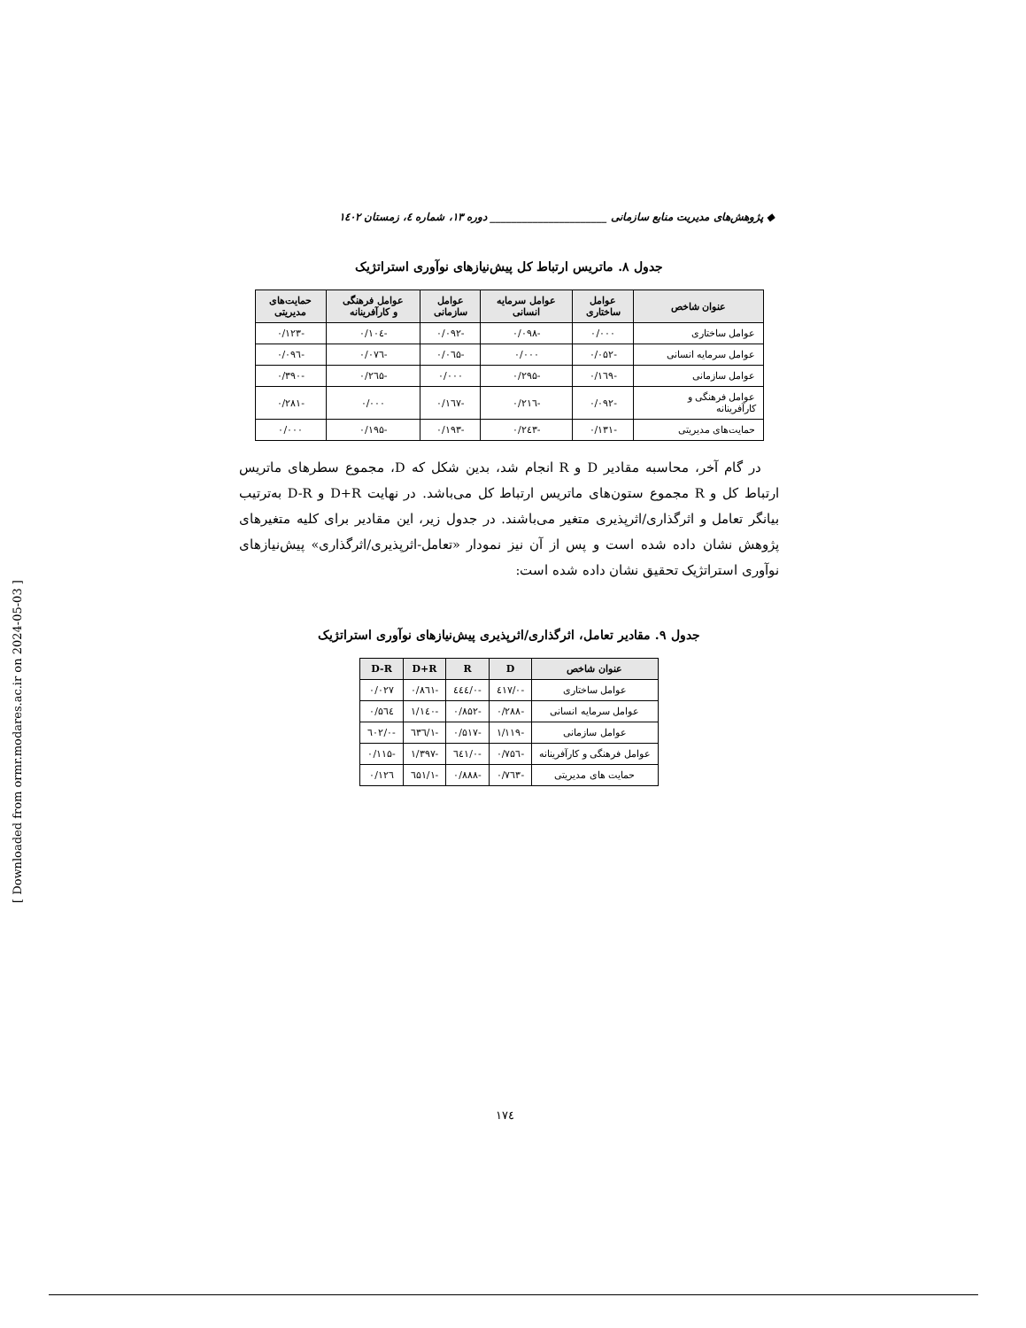◆ پژوهش‌های مدیریت منابع سازمانی ______________________ دوره ۱۳، شماره ٤، زمستان ۱٤۰۲
جدول ۸. ماتریس ارتباط کل پیش‌نیازهای نوآوری استراتژیک
| عنوان شاخص | عوامل ساختاری | عوامل سرمایه انسانی | عوامل سازمانی | عوامل فرهنگی و کارآفرینانه | حمایت‌های مدیریتی |
| --- | --- | --- | --- | --- | --- |
| عوامل ساختاری | ۰/۰۰۰ | -۰/۰۹۸ | -۰/۰۹۲ | -۰/۱۰٤ | -۰/۱۲۳ |
| عوامل سرمایه انسانی | -۰/۰۵۲ | ۰/۰۰۰ | -۰/۰٦۵ | -۰/۰۷٦ | -۰/۰۹٦ |
| عوامل سازمانی | -۰/۱٦۹ | -۰/۲۹۵ | ۰/۰۰۰ | -۰/۲٦۵ | -۰/۳۹۰ |
| عوامل فرهنگی و کارآفرینانه | -۰/۰۹۲ | -۰/۲۱٦ | -۰/۱٦۷ | ۰/۰۰۰ | -۰/۲۸۱ |
| حمایت‌های مدیریتی | -۰/۱۳۱ | -۰/۲٤۳ | -۰/۱۹۳ | -۰/۱۹۵ | ۰/۰۰۰ |
در گام آخر، محاسبه مقادیر D و R انجام شد، بدین شکل که D، مجموع سطرهای ماتریس ارتباط کل و R مجموع ستون‌های ماتریس ارتباط کل می‌باشد. در نهایت D+R و D-R به‌ترتیب بیانگر تعامل و اثرگذاری/اثرپذیری متغیر می‌باشند. در جدول زیر، این مقادیر برای کلیه متغیرهای پژوهش نشان داده شده است و پس از آن نیز نمودار «تعامل-اثرپذیری/اثرگذاری» پیش‌نیازهای نوآوری استراتژیک تحقیق نشان داده شده است:
جدول ۹. مقادیر تعامل، اثرگذاری/اثرپذیری پیش‌نیازهای نوآوری استراتژیک
| عنوان شاخص | D | R | D+R | D-R |
| --- | --- | --- | --- | --- |
| عوامل ساختاری | -۰/٤۱۷ | -۰/٤٤٤ | -۰/۸٦۱ | ۰/۰۲۷ |
| عوامل سرمایه انسانی | -۰/۲۸۸ | -۰/۸۵۲ | -۱/۱٤۰ | ۰/۵٦٤ |
| عوامل سازمانی | -۱/۱۱۹ | -۰/۵۱۷ | -۱/٦۳٦ | -۰/٦۰۲ |
| عوامل فرهنگی و کارآفرینانه | -۰/۷۵٦ | -۰/٦٤۱ | -۱/۳۹۷ | -۰/۱۱۵ |
| حمایت های مدیریتی | -۰/۷٦۳ | -۰/۸۸۸ | -۱/٦۵۱ | ۰/۱۲٦ |
[ Downloaded from ormr.modares.ac.ir on 2024-05-03 ]
۱۷٤